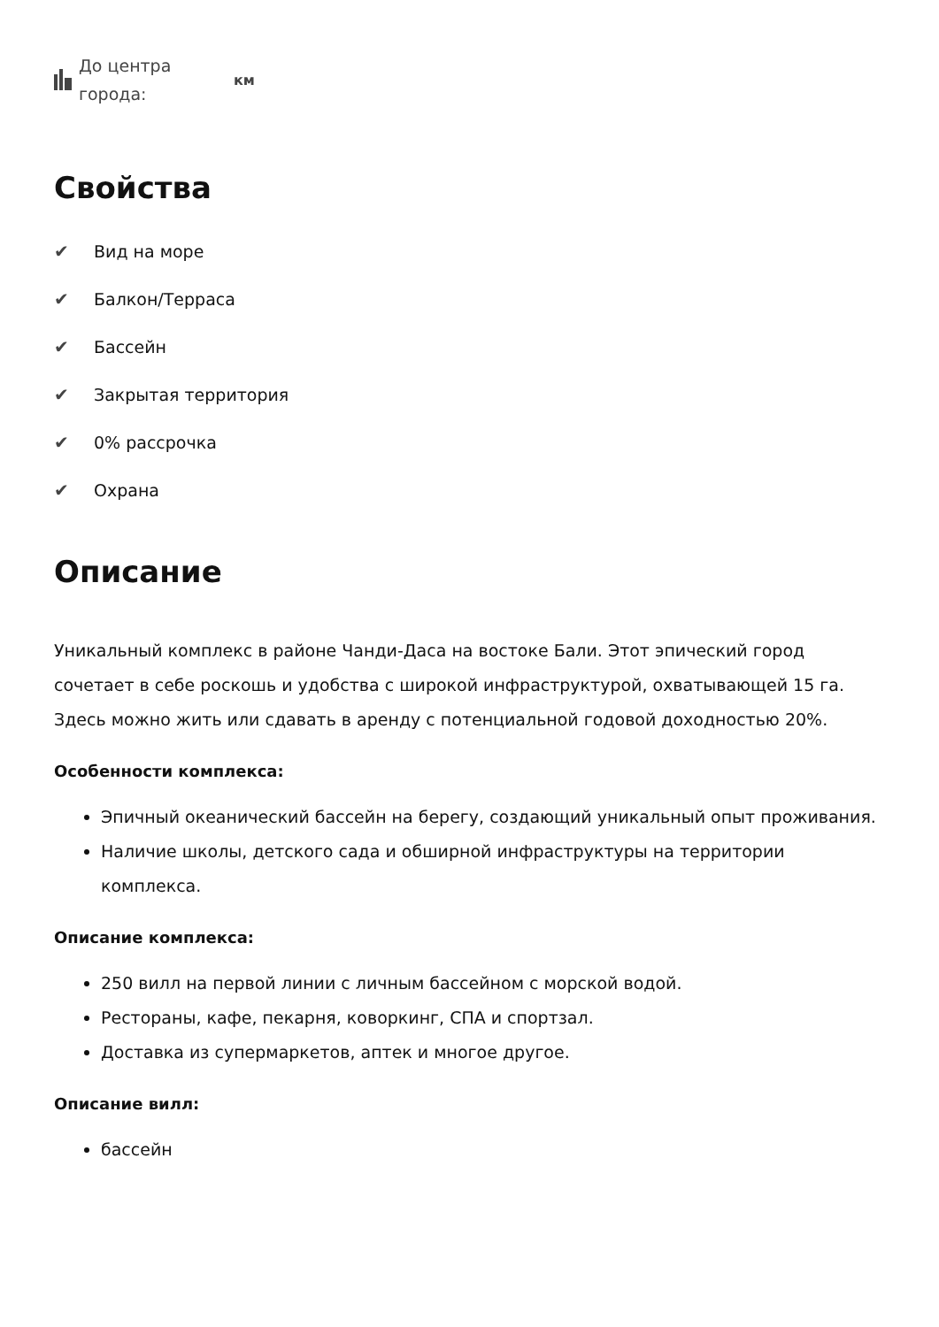До центра города:
км
Свойства
✔ Вид на море
✔ Балкон/Терраса
✔ Бассейн
✔ Закрытая территория
✔ 0% рассрочка
✔ Охрана
Описание
Уникальный комплекс в районе Чанди-Даса на востоке Бали. Этот эпический город сочетает в себе роскошь и удобства с широкой инфраструктурой, охватывающей 15 га. Здесь можно жить или сдавать в аренду с потенциальной годовой доходностью 20%.
Особенности комплекса:
Эпичный океанический бассейн на берегу, создающий уникальный опыт проживания.
Наличие школы, детского сада и обширной инфраструктуры на территории комплекса.
Описание комплекса:
250 вилл на первой линии с личным бассейном с морской водой.
Рестораны, кафе, пекарня, коворкинг, СПА и спортзал.
Доставка из супермаркетов, аптек и многое другое.
Описание вилл:
бассейн